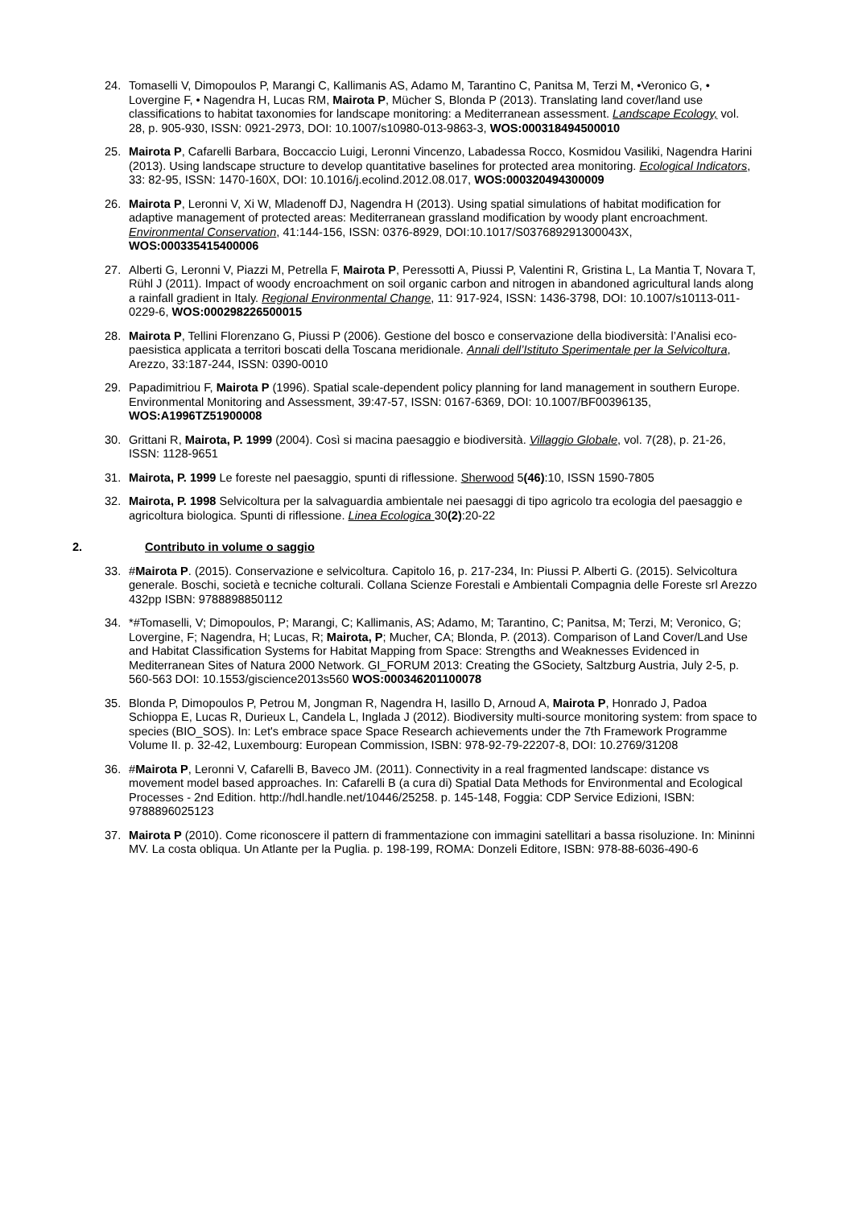24. Tomaselli V, Dimopoulos P, Marangi C, Kallimanis AS, Adamo M, Tarantino C, Panitsa M, Terzi M, •Veronico G, • Lovergine F, • Nagendra H, Lucas RM, Mairota P, Mücher S, Blonda P (2013). Translating land cover/land use classifications to habitat taxonomies for landscape monitoring: a Mediterranean assessment. Landscape Ecology, vol. 28, p. 905-930, ISSN: 0921-2973, DOI: 10.1007/s10980-013-9863-3, WOS:000318494500010
25. Mairota P, Cafarelli Barbara, Boccaccio Luigi, Leronni Vincenzo, Labadessa Rocco, Kosmidou Vasiliki, Nagendra Harini (2013). Using landscape structure to develop quantitative baselines for protected area monitoring. Ecological Indicators, 33: 82-95, ISSN: 1470-160X, DOI: 10.1016/j.ecolind.2012.08.017, WOS:000320494300009
26. Mairota P, Leronni V, Xi W, Mladenoff DJ, Nagendra H (2013). Using spatial simulations of habitat modification for adaptive management of protected areas: Mediterranean grassland modification by woody plant encroachment. Environmental Conservation, 41:144-156, ISSN: 0376-8929, DOI:10.1017/S037689291300043X, WOS:000335415400006
27. Alberti G, Leronni V, Piazzi M, Petrella F, Mairota P, Peressotti A, Piussi P, Valentini R, Gristina L, La Mantia T, Novara T, Rühl J (2011). Impact of woody encroachment on soil organic carbon and nitrogen in abandoned agricultural lands along a rainfall gradient in Italy. Regional Environmental Change, 11: 917-924, ISSN: 1436-3798, DOI: 10.1007/s10113-011-0229-6, WOS:000298226500015
28. Mairota P, Tellini Florenzano G, Piussi P (2006). Gestione del bosco e conservazione della biodiversità: l’Analisi eco-paesistica applicata a territori boscati della Toscana meridionale. Annali dell’Istituto Sperimentale per la Selvicoltura, Arezzo, 33:187-244, ISSN: 0390-0010
29. Papadimitriou F, Mairota P (1996). Spatial scale-dependent policy planning for land management in southern Europe. Environmental Monitoring and Assessment, 39:47-57, ISSN: 0167-6369, DOI: 10.1007/BF00396135, WOS:A1996TZ51900008
30. Grittani R, Mairota, P. 1999 (2004). Così si macina paesaggio e biodiversità. Villaggio Globale, vol. 7(28), p. 21-26, ISSN: 1128-9651
31. Mairota, P. 1999 Le foreste nel paesaggio, spunti di riflessione. Sherwood 5(46):10, ISSN 1590-7805
32. Mairota, P. 1998 Selvicoltura per la salvaguardia ambientale nei paesaggi di tipo agricolo tra ecologia del paesaggio e agricoltura biologica. Spunti di riflessione. Linea Ecologica 30(2):20-22
2. Contributo in volume o saggio
33. #Mairota P. (2015). Conservazione e selvicoltura. Capitolo 16, p. 217-234, In: Piussi P. Alberti G. (2015). Selvicoltura generale. Boschi, società e tecniche colturali. Collana Scienze Forestali e Ambientali Compagnia delle Foreste srl Arezzo 432pp ISBN: 9788898850112
34. *#Tomaselli, V; Dimopoulos, P; Marangi, C; Kallimanis, AS; Adamo, M; Tarantino, C; Panitsa, M; Terzi, M; Veronico, G; Lovergine, F; Nagendra, H; Lucas, R; Mairota, P; Mucher, CA; Blonda, P. (2013). Comparison of Land Cover/Land Use and Habitat Classification Systems for Habitat Mapping from Space: Strengths and Weaknesses Evidenced in Mediterranean Sites of Natura 2000 Network. GI_FORUM 2013: Creating the GSociety, Saltzburg Austria, July 2-5, p. 560-563 DOI: 10.1553/giscience2013s560 WOS:000346201100078
35. Blonda P, Dimopoulos P, Petrou M, Jongman R, Nagendra H, Iasillo D, Arnoud A, Mairota P, Honrado J, Padoa Schioppa E, Lucas R, Durieux L, Candela L, Inglada J (2012). Biodiversity multi-source monitoring system: from space to species (BIO_SOS). In: Let's embrace space Space Research achievements under the 7th Framework Programme Volume II. p. 32-42, Luxembourg: European Commission, ISBN: 978-92-79-22207-8, DOI: 10.2769/31208
36. #Mairota P, Leronni V, Cafarelli B, Baveco JM. (2011). Connectivity in a real fragmented landscape: distance vs movement model based approaches. In: Cafarelli B (a cura di) Spatial Data Methods for Environmental and Ecological Processes - 2nd Edition. http://hdl.handle.net/10446/25258. p. 145-148, Foggia: CDP Service Edizioni, ISBN: 9788896025123
37. Mairota P (2010). Come riconoscere il pattern di frammentazione con immagini satellitari a bassa risoluzione. In: Mininni MV. La costa obliqua. Un Atlante per la Puglia. p. 198-199, ROMA: Donzeli Editore, ISBN: 978-88-6036-490-6